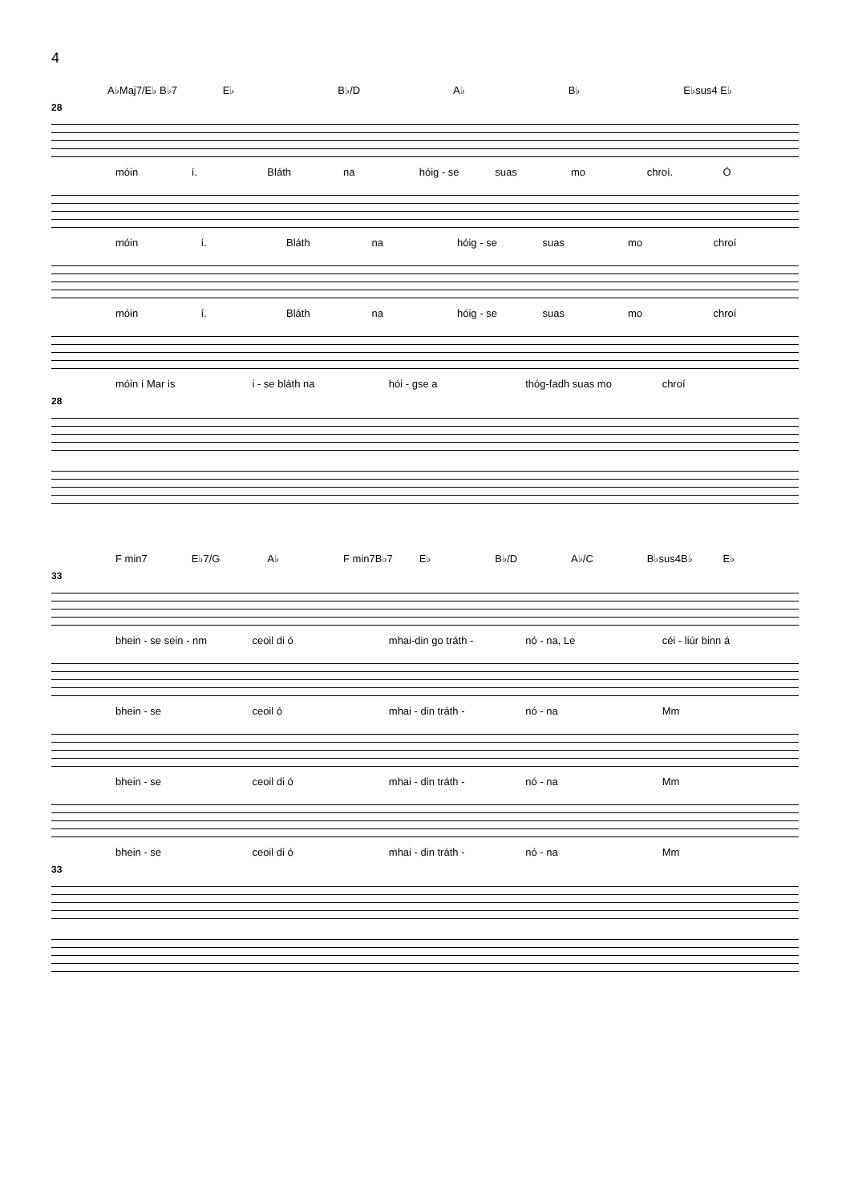4
A♭Maj7/E♭ B♭7 E♭ B♭/D A♭ B♭ E♭sus4 E♭
28
móin í. Bláth na hóig - se suas mo chroí. Ó
móin í. Bláth na hóig - se suas mo chroí
móin í. Bláth na hóig - se suas mo chroí
móin í Mar is i - se bláth na hói - gse a thóg-fadh suas mo chroí
28
F min7 E♭7/G A♭ F min7B♭7 E♭ B♭/D A♭/C B♭sus4B♭ E♭
33
bhein - se sein - nm ceoil di ó mhai-din go tráth - nó - na, Le céi - liúr binn á
bhein - se ceoil ó mhai - din tráth - nó - na Mm
bhein - se ceoil di ó mhai - din tráth - nó - na Mm
bhein - se ceoil di ó mhai - din tráth - nó - na Mm
33